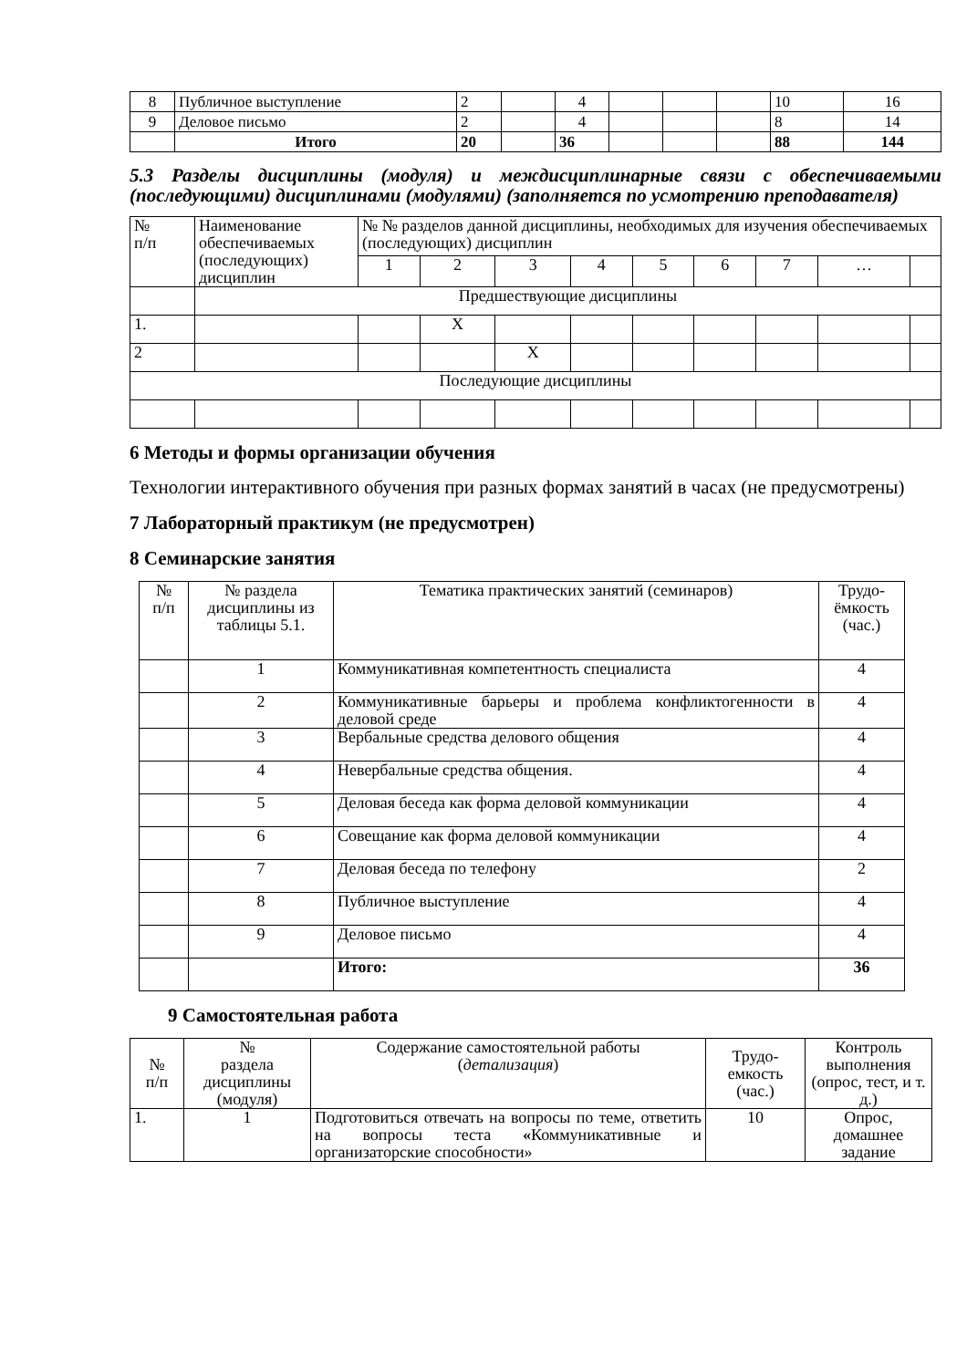| 8 | Публичное выступление | 2 | | 4 | | | | 10 | 16 |
| 9 | Деловое письмо | 2 | | 4 | | | | 8 | 14 |
| | Итого | 20 | | 36 | | | | 88 | 144 |
5.3 Разделы дисциплины (модуля) и междисциплинарные связи с обеспечиваемыми (последующими) дисциплинами (модулями) (заполняется по усмотрению преподавателя)
| № п/п | Наименование обеспечиваемых (последующих) дисциплин | № № разделов данной дисциплины, необходимых для изучения обеспечиваемых (последующих) дисциплин | | | | | | | | |
| | | 1 | 2 | 3 | 4 | 5 | 6 | 7 | … | |
| | Предшествующие дисциплины | | | | | | | | | |
| 1. | | | X | | | | | | | |
| 2 | | | | X | | | | | | |
| Последующие дисциплины | | | | | | | | | | |
6 Методы и формы организации обучения
Технологии интерактивного обучения при разных формах занятий в часах (не предусмотрены)
7 Лабораторный практикум (не предусмотрен)
8 Семинарские занятия
| № п/п | № раздела дисциплины из таблицы 5.1. | Тематика практических занятий (семинаров) | Трудо-ёмкость (час.) |
| | 1 | Коммуникативная компетентность специалиста | 4 |
| | 2 | Коммуникативные барьеры и проблема конфликтогенности в деловой среде | 4 |
| | 3 | Вербальные средства делового общения | 4 |
| | 4 | Невербальные средства общения. | 4 |
| | 5 | Деловая беседа как форма деловой коммуникации | 4 |
| | 6 | Совещание как форма деловой коммуникации | 4 |
| | 7 | Деловая беседа по телефону | 2 |
| | 8 | Публичное выступление | 4 |
| | 9 | Деловое письмо | 4 |
| | | Итого: | 36 |
9 Самостоятельная работа
| № п/п | № раздела дисциплины (модуля) | Содержание самостоятельной работы ( детализация ) | Трудо-емкость (час.) | Контроль выполнения (опрос, тест, и т. д.) |
| 1. | 1 | Подготовиться отвечать на вопросы по теме, ответить на вопросы теста « Коммуникативные и организаторские способности» | 10 | Опрос, домашнее задание |